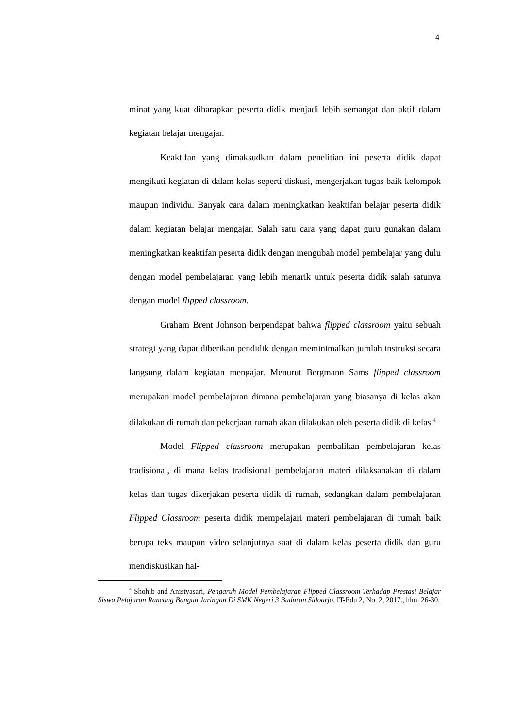4
minat yang kuat diharapkan peserta didik menjadi lebih semangat dan aktif dalam kegiatan belajar mengajar.
Keaktifan yang dimaksudkan dalam penelitian ini peserta didik dapat mengikuti kegiatan di dalam kelas seperti diskusi, mengerjakan tugas baik kelompok maupun individu. Banyak cara dalam meningkatkan keaktifan belajar peserta didik dalam kegiatan belajar mengajar. Salah satu cara yang dapat guru gunakan dalam meningkatkan keaktifan peserta didik dengan mengubah model pembelajar yang dulu dengan model pembelajaran yang lebih menarik untuk peserta didik salah satunya dengan model flipped classroom.
Graham Brent Johnson berpendapat bahwa flipped classroom yaitu sebuah strategi yang dapat diberikan pendidik dengan meminimalkan jumlah instruksi secara langsung dalam kegiatan mengajar. Menurut Bergmann Sams flipped classroom merupakan model pembelajaran dimana pembelajaran yang biasanya di kelas akan dilakukan di rumah dan pekerjaan rumah akan dilakukan oleh peserta didik di kelas.<sup>4</sup>
Model Flipped classroom merupakan pembalikan pembelajaran kelas tradisional, di mana kelas tradisional pembelajaran materi dilaksanakan di dalam kelas dan tugas dikerjakan peserta didik di rumah, sedangkan dalam pembelajaran Flipped Classroom peserta didik mempelajari materi pembelajaran di rumah baik berupa teks maupun video selanjutnya saat di dalam kelas peserta didik dan guru mendiskusikan hal-
<sup>4</sup> Shohib and Anistyasari, Pengaruh Model Pembelajaran Flipped Classroom Terhadap Prestasi Belajar Siswa Pelajaran Rancang Bangun Jaringan Di SMK Negeri 3 Buduran Sidoarjo, IT-Edu 2, No. 2, 2017., hlm. 26-30.